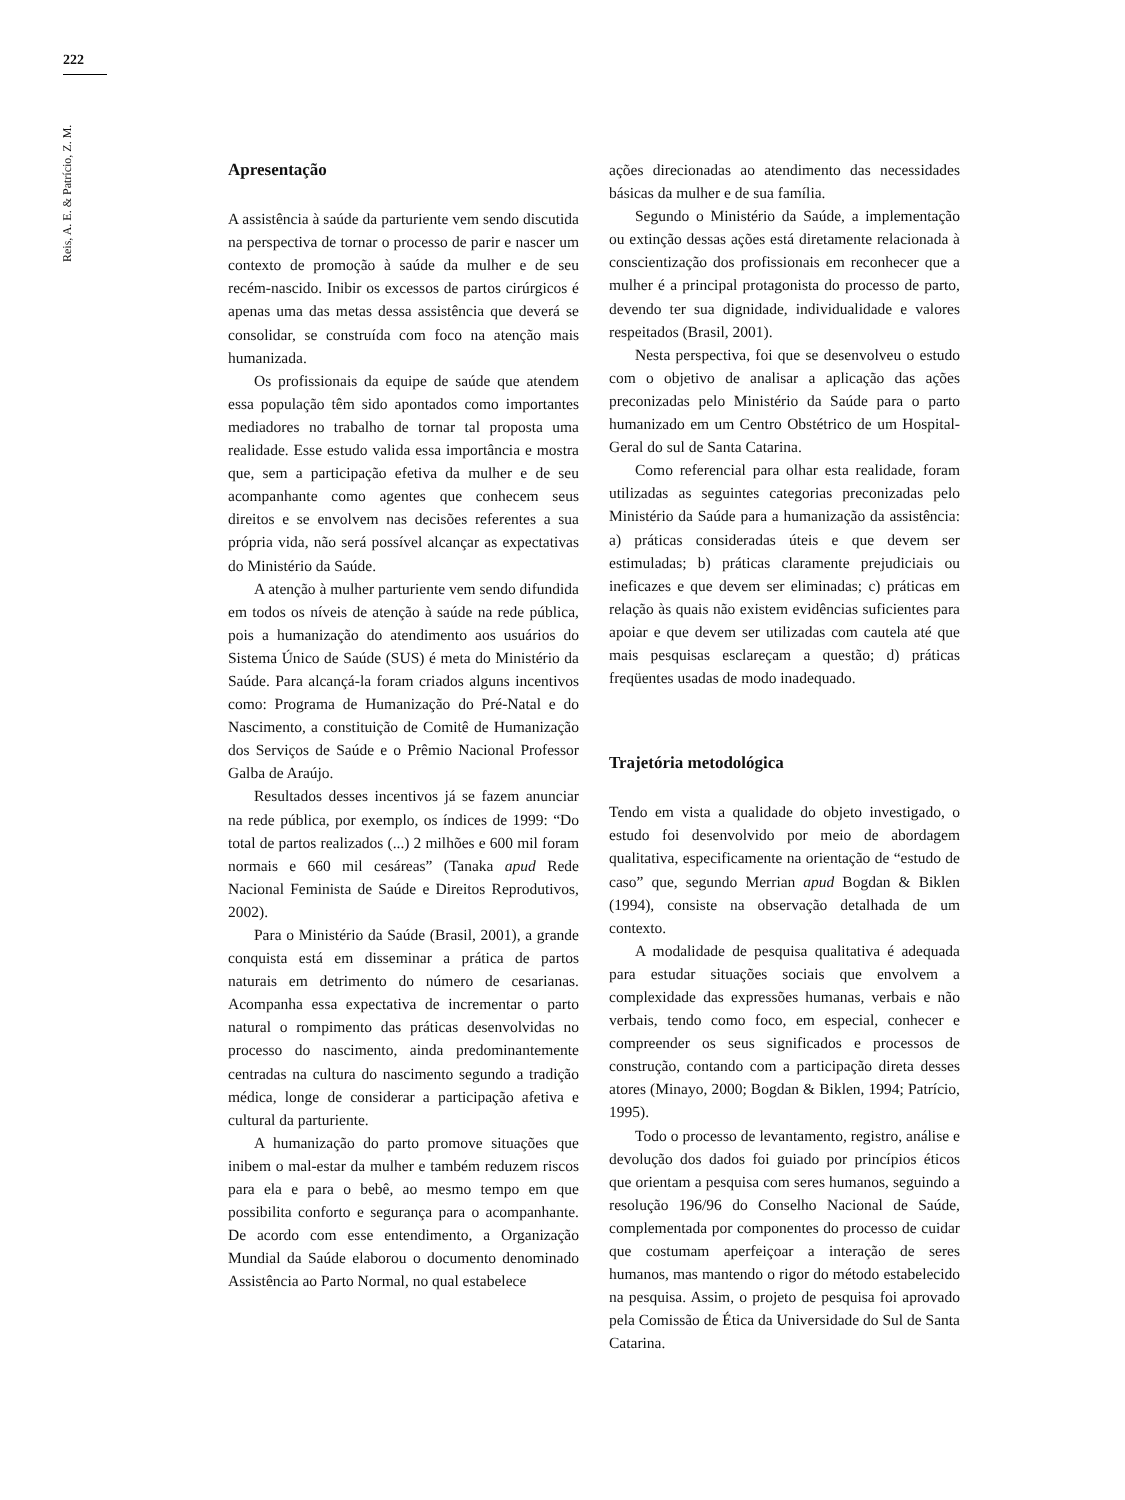222
Reis, A. E. & Patrício, Z. M.
Apresentação
A assistência à saúde da parturiente vem sendo discutida na perspectiva de tornar o processo de parir e nascer um contexto de promoção à saúde da mulher e de seu recém-nascido. Inibir os excessos de partos cirúrgicos é apenas uma das metas dessa assistência que deverá se consolidar, se construída com foco na atenção mais humanizada.
Os profissionais da equipe de saúde que atendem essa população têm sido apontados como importantes mediadores no trabalho de tornar tal proposta uma realidade. Esse estudo valida essa importância e mostra que, sem a participação efetiva da mulher e de seu acompanhante como agentes que conhecem seus direitos e se envolvem nas decisões referentes a sua própria vida, não será possível alcançar as expectativas do Ministério da Saúde.
A atenção à mulher parturiente vem sendo difundida em todos os níveis de atenção à saúde na rede pública, pois a humanização do atendimento aos usuários do Sistema Único de Saúde (SUS) é meta do Ministério da Saúde. Para alcançá-la foram criados alguns incentivos como: Programa de Humanização do Pré-Natal e do Nascimento, a constituição de Comitê de Humanização dos Serviços de Saúde e o Prêmio Nacional Professor Galba de Araújo.
Resultados desses incentivos já se fazem anunciar na rede pública, por exemplo, os índices de 1999: “Do total de partos realizados (...) 2 milhões e 600 mil foram normais e 660 mil cesáreas” (Tanaka apud Rede Nacional Feminista de Saúde e Direitos Reprodutivos, 2002).
Para o Ministério da Saúde (Brasil, 2001), a grande conquista está em disseminar a prática de partos naturais em detrimento do número de cesarianas. Acompanha essa expectativa de incrementar o parto natural o rompimento das práticas desenvolvidas no processo do nascimento, ainda predominantemente centradas na cultura do nascimento segundo a tradição médica, longe de considerar a participação afetiva e cultural da parturiente.
A humanização do parto promove situações que inibem o mal-estar da mulher e também reduzem riscos para ela e para o bebê, ao mesmo tempo em que possibilita conforto e segurança para o acompanhante. De acordo com esse entendimento, a Organização Mundial da Saúde elaborou o documento denominado Assistência ao Parto Normal, no qual estabelece
ações direcionadas ao atendimento das necessidades básicas da mulher e de sua família.
Segundo o Ministério da Saúde, a implementação ou extinção dessas ações está diretamente relacionada à conscientização dos profissionais em reconhecer que a mulher é a principal protagonista do processo de parto, devendo ter sua dignidade, individualidade e valores respeitados (Brasil, 2001).
Nesta perspectiva, foi que se desenvolveu o estudo com o objetivo de analisar a aplicação das ações preconizadas pelo Ministério da Saúde para o parto humanizado em um Centro Obstétrico de um Hospital-Geral do sul de Santa Catarina.
Como referencial para olhar esta realidade, foram utilizadas as seguintes categorias preconizadas pelo Ministério da Saúde para a humanização da assistência: a) práticas consideradas úteis e que devem ser estimuladas; b) práticas claramente prejudiciais ou ineficazes e que devem ser eliminadas; c) práticas em relação às quais não existem evidências suficientes para apoiar e que devem ser utilizadas com cautela até que mais pesquisas esclareçam a questão; d) práticas freqüentes usadas de modo inadequado.
Trajetória metodológica
Tendo em vista a qualidade do objeto investigado, o estudo foi desenvolvido por meio de abordagem qualitativa, especificamente na orientação de “estudo de caso” que, segundo Merrian apud Bogdan & Biklen (1994), consiste na observação detalhada de um contexto.
A modalidade de pesquisa qualitativa é adequada para estudar situações sociais que envolvem a complexidade das expressões humanas, verbais e não verbais, tendo como foco, em especial, conhecer e compreender os seus significados e processos de construção, contando com a participação direta desses atores (Minayo, 2000; Bogdan & Biklen, 1994; Patrício, 1995).
Todo o processo de levantamento, registro, análise e devolução dos dados foi guiado por princípios éticos que orientam a pesquisa com seres humanos, seguindo a resolução 196/96 do Conselho Nacional de Saúde, complementada por componentes do processo de cuidar que costumam aperfeiçoar a interação de seres humanos, mas mantendo o rigor do método estabelecido na pesquisa. Assim, o projeto de pesquisa foi aprovado pela Comissão de Ética da Universidade do Sul de Santa Catarina.